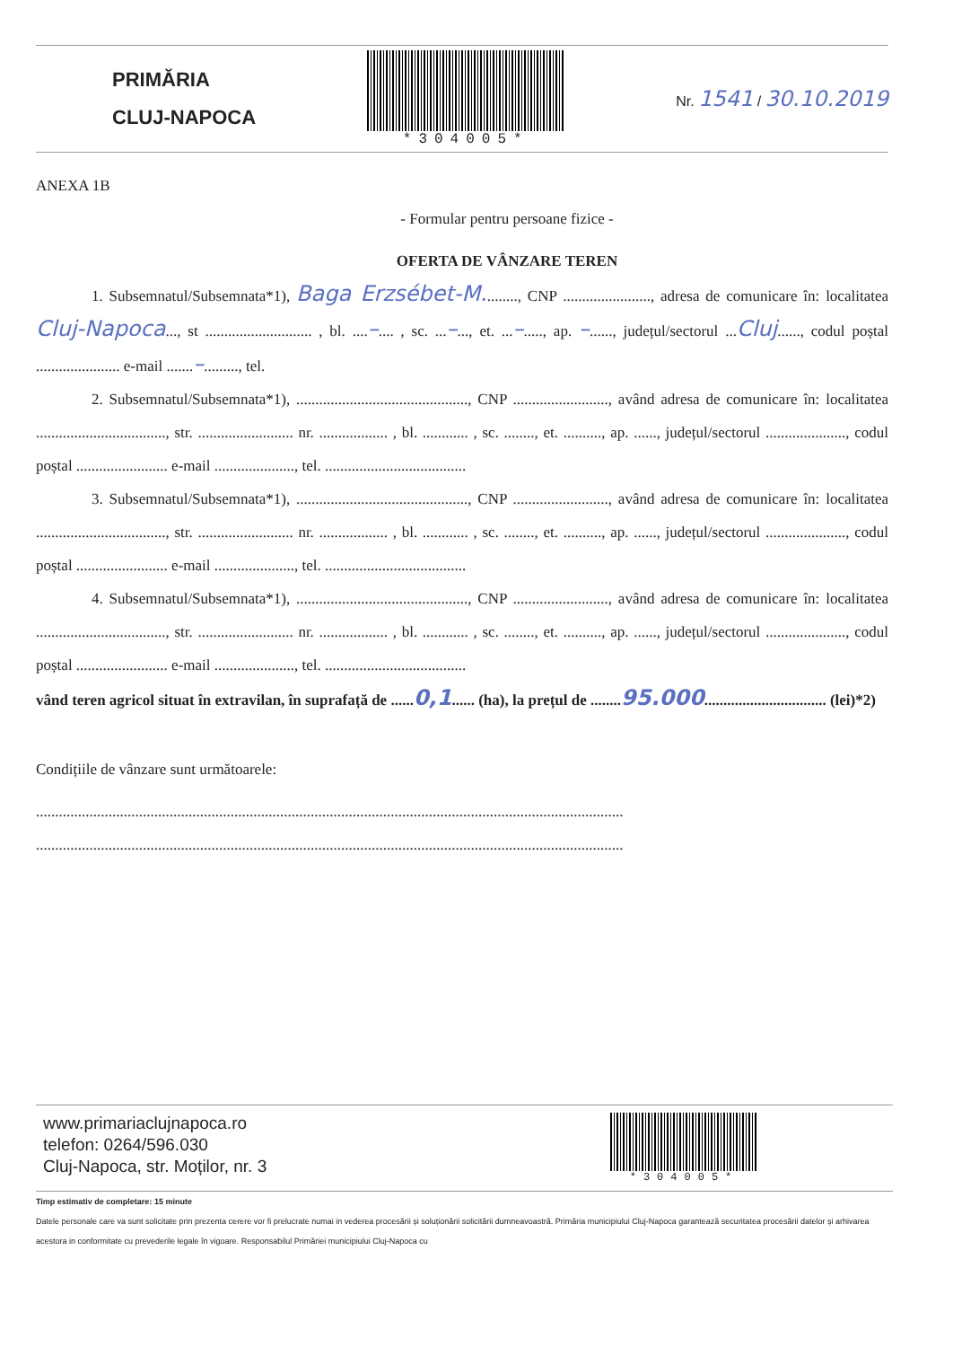PRIMĂRIA
CLUJ-NAPOCA
*304005* Nr. 1541 / 30.10.2019
ANEXA 1B
- Formular pentru persoane fizice -
OFERTA DE VÂNZARE TEREN
1. Subsemnatul/Subsemnata*1), Baga Erzsébet-M........., CNP ......................., adresa de comunicare în: localitatea Cluj-Napoca..., st ............................ , bl. ....–.... , sc. ...–..., et. ...–....., ap. –......, județul/sectorul ...Cluj......, codul poștal ...................... e-mail .......–........., tel.
2. Subsemnatul/Subsemnata*1), ............................................., CNP ........................., având adresa de comunicare în: localitatea .................................., str. ......................... nr. .................. , bl. ............ , sc. ........, et. .........., ap. ......, județul/sectorul ....................., codul poștal ........................ e-mail ....................., tel. .....................................
3. Subsemnatul/Subsemnata*1), ............................................., CNP ........................., având adresa de comunicare în: localitatea .................................., str. ......................... nr. .................. , bl. ............ , sc. ........, et. .........., ap. ......, județul/sectorul ....................., codul poștal ........................ e-mail ....................., tel. .....................................
4. Subsemnatul/Subsemnata*1), ............................................., CNP ........................., având adresa de comunicare în: localitatea .................................., str. ......................... nr. .................. , bl. ............ , sc. ........, et. .........., ap. ......, județul/sectorul ....................., codul poștal ........................ e-mail ....................., tel. .....................................
vând teren agricol situat în extravilan, în suprafață de ......0,1...... (ha), la prețul de ........95.000................................ (lei)*2)
Condițiile de vânzare sunt următoarele:
..........................................................................................................................................................
..........................................................................................................................................................
www.primariaclujnapoca.ro
telefon: 0264/596.030
Cluj-Napoca, str. Moților, nr. 3
*304005*
Timp estimativ de completare: 15 minute
Datele personale care va sunt solicitate prin prezenta cerere vor fi prelucrate numai in vederea procesării și soluționării solicitării dumneavoastră. Primăria municipiului Cluj-Napoca garantează securitatea procesării datelor și arhivarea acestora in conformitate cu prevederile legale în vigoare. Responsabilul Primăriei municipiului Cluj-Napoca cu